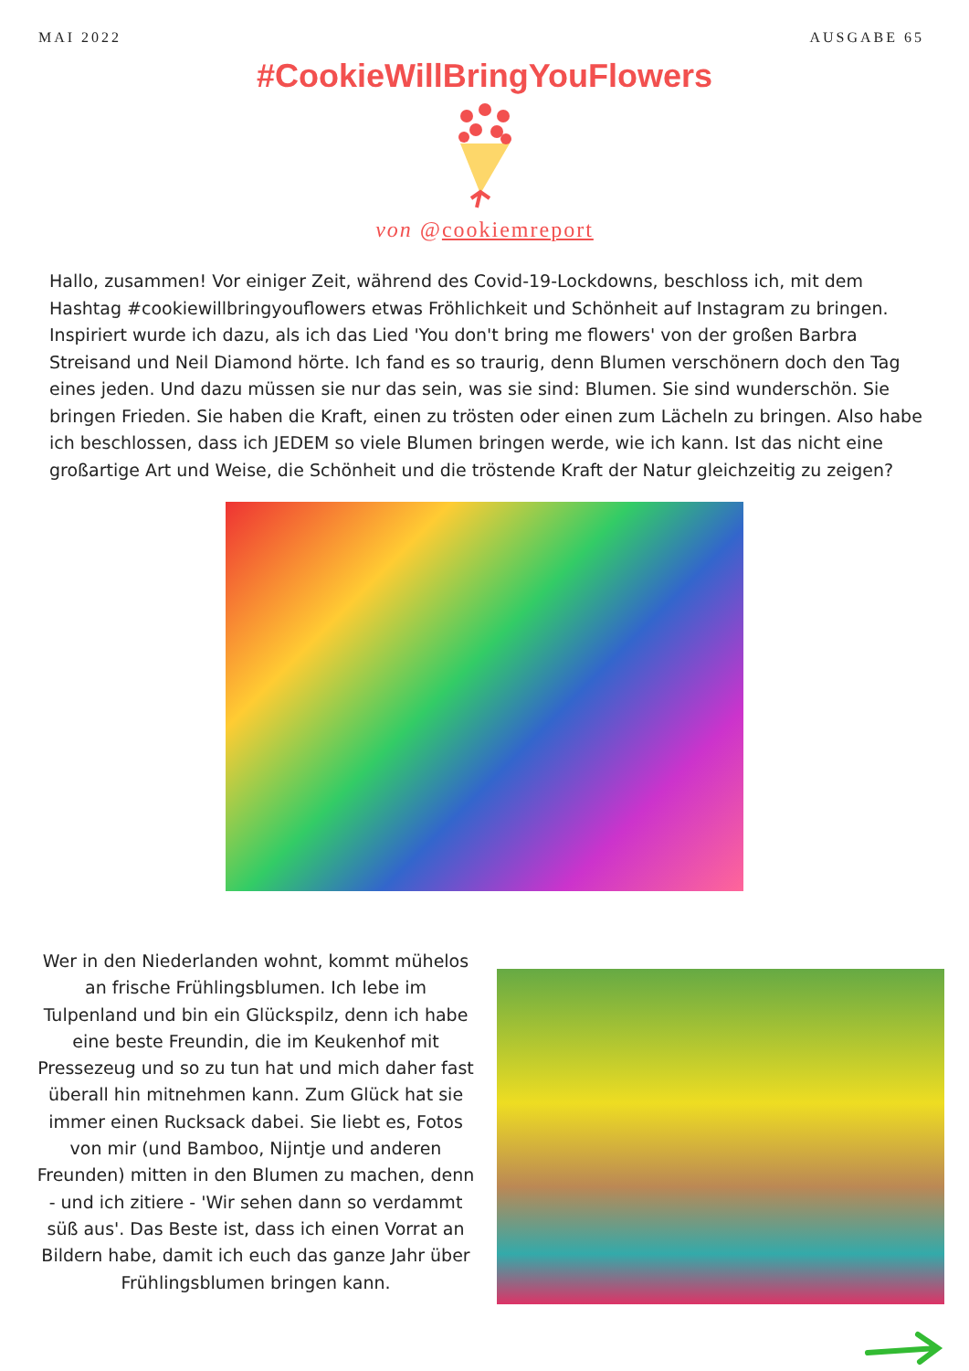MAI 2022 AUSGABE 65
#CookieWillBringYouFlowers
von @cookiemreport
Hallo, zusammen! Vor einiger Zeit, während des Covid-19-Lockdowns, beschloss ich, mit dem Hashtag #cookiewillbringyouflowers etwas Fröhlichkeit und Schönheit auf Instagram zu bringen. Inspiriert wurde ich dazu, als ich das Lied 'You don't bring me flowers' von der großen Barbra Streisand und Neil Diamond hörte. Ich fand es so traurig, denn Blumen verschönern doch den Tag eines jeden. Und dazu müssen sie nur das sein, was sie sind: Blumen. Sie sind wunderschön. Sie bringen Frieden. Sie haben die Kraft, einen zu trösten oder einen zum Lächeln zu bringen. Also habe ich beschlossen, dass ich JEDEM so viele Blumen bringen werde, wie ich kann. Ist das nicht eine großartige Art und Weise, die Schönheit und die tröstende Kraft der Natur gleichzeitig zu zeigen?
Wer in den Niederlanden wohnt, kommt mühelos an frische Frühlingsblumen. Ich lebe im Tulpenland und bin ein Glückspilz, denn ich habe eine beste Freundin, die im Keukenhof mit Pressezeug und so zu tun hat und mich daher fast überall hin mitnehmen kann. Zum Glück hat sie immer einen Rucksack dabei. Sie liebt es, Fotos von mir (und Bamboo, Nijntje und anderen Freunden) mitten in den Blumen zu machen, denn - und ich zitiere - 'Wir sehen dann so verdammt süß aus'. Das Beste ist, dass ich einen Vorrat an Bildern habe, damit ich euch das ganze Jahr über Frühlingsblumen bringen kann.